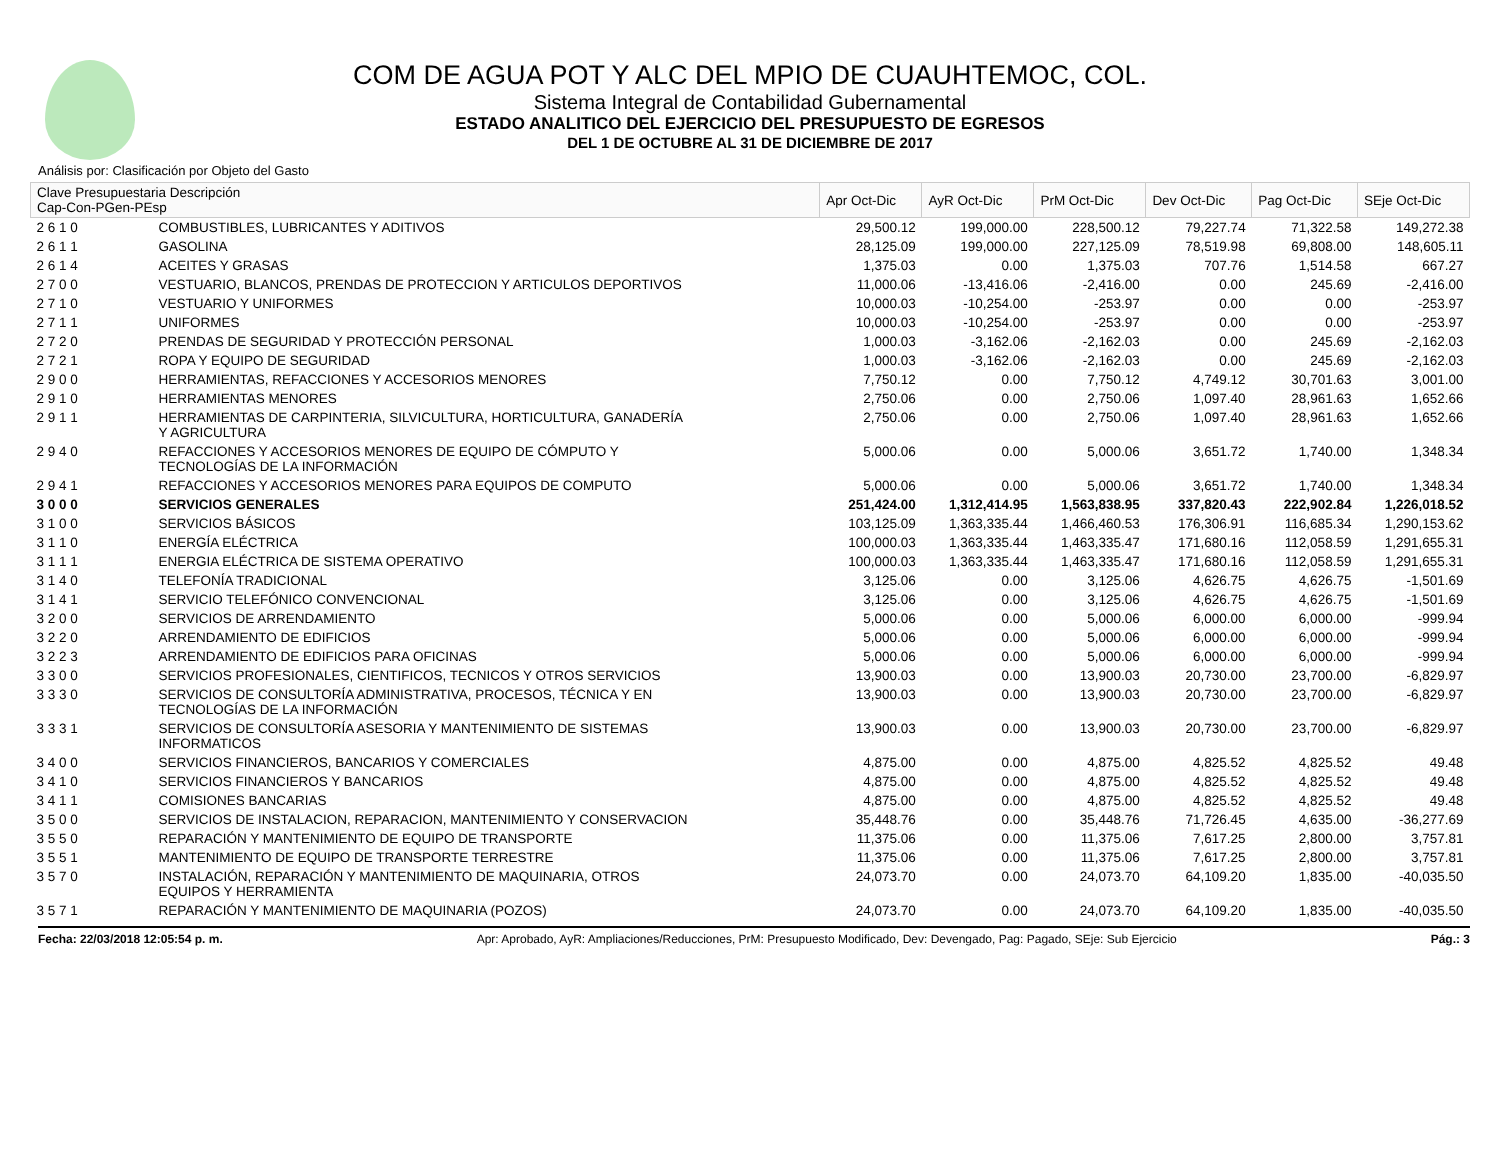COM DE AGUA POT Y ALC DEL MPIO DE CUAUHTEMOC, COL.
Sistema Integral de Contabilidad Gubernamental
ESTADO ANALITICO DEL EJERCICIO DEL PRESUPUESTO DE EGRESOS
DEL 1 DE OCTUBRE AL 31 DE DICIEMBRE DE 2017
Análisis por: Clasificación por Objeto del Gasto
| Clave Presupuestaria Descripción Cap-Con-PGen-PEsp | | Apr Oct-Dic | AyR Oct-Dic | PrM Oct-Dic | Dev Oct-Dic | Pag Oct-Dic | SEje Oct-Dic |
| --- | --- | --- | --- | --- | --- | --- | --- |
| 2 6 1 0 | COMBUSTIBLES, LUBRICANTES Y ADITIVOS | 29,500.12 | 199,000.00 | 228,500.12 | 79,227.74 | 71,322.58 | 149,272.38 |
| 2 6 1 1 | GASOLINA | 28,125.09 | 199,000.00 | 227,125.09 | 78,519.98 | 69,808.00 | 148,605.11 |
| 2 6 1 4 | ACEITES Y GRASAS | 1,375.03 | 0.00 | 1,375.03 | 707.76 | 1,514.58 | 667.27 |
| 2 7 0 0 | VESTUARIO, BLANCOS, PRENDAS DE PROTECCION Y ARTICULOS DEPORTIVOS | 11,000.06 | -13,416.06 | -2,416.00 | 0.00 | 245.69 | -2,416.00 |
| 2 7 1 0 | VESTUARIO Y UNIFORMES | 10,000.03 | -10,254.00 | -253.97 | 0.00 | 0.00 | -253.97 |
| 2 7 1 1 | UNIFORMES | 10,000.03 | -10,254.00 | -253.97 | 0.00 | 0.00 | -253.97 |
| 2 7 2 0 | PRENDAS DE SEGURIDAD Y PROTECCIÓN PERSONAL | 1,000.03 | -3,162.06 | -2,162.03 | 0.00 | 245.69 | -2,162.03 |
| 2 7 2 1 | ROPA Y EQUIPO DE SEGURIDAD | 1,000.03 | -3,162.06 | -2,162.03 | 0.00 | 245.69 | -2,162.03 |
| 2 9 0 0 | HERRAMIENTAS, REFACCIONES Y ACCESORIOS MENORES | 7,750.12 | 0.00 | 7,750.12 | 4,749.12 | 30,701.63 | 3,001.00 |
| 2 9 1 0 | HERRAMIENTAS MENORES | 2,750.06 | 0.00 | 2,750.06 | 1,097.40 | 28,961.63 | 1,652.66 |
| 2 9 1 1 | HERRAMIENTAS DE CARPINTERIA, SILVICULTURA, HORTICULTURA, GANADERÍA Y AGRICULTURA | 2,750.06 | 0.00 | 2,750.06 | 1,097.40 | 28,961.63 | 1,652.66 |
| 2 9 4 0 | REFACCIONES Y ACCESORIOS MENORES DE EQUIPO DE CÓMPUTO Y TECNOLOGÍAS DE LA INFORMACIÓN | 5,000.06 | 0.00 | 5,000.06 | 3,651.72 | 1,740.00 | 1,348.34 |
| 2 9 4 1 | REFACCIONES Y ACCESORIOS MENORES PARA EQUIPOS DE COMPUTO | 5,000.06 | 0.00 | 5,000.06 | 3,651.72 | 1,740.00 | 1,348.34 |
| 3 0 0 0 | SERVICIOS GENERALES | 251,424.00 | 1,312,414.95 | 1,563,838.95 | 337,820.43 | 222,902.84 | 1,226,018.52 |
| 3 1 0 0 | SERVICIOS BÁSICOS | 103,125.09 | 1,363,335.44 | 1,466,460.53 | 176,306.91 | 116,685.34 | 1,290,153.62 |
| 3 1 1 0 | ENERGÍA ELÉCTRICA | 100,000.03 | 1,363,335.44 | 1,463,335.47 | 171,680.16 | 112,058.59 | 1,291,655.31 |
| 3 1 1 1 | ENERGIA ELÉCTRICA DE SISTEMA OPERATIVO | 100,000.03 | 1,363,335.44 | 1,463,335.47 | 171,680.16 | 112,058.59 | 1,291,655.31 |
| 3 1 4 0 | TELEFONÍA TRADICIONAL | 3,125.06 | 0.00 | 3,125.06 | 4,626.75 | 4,626.75 | -1,501.69 |
| 3 1 4 1 | SERVICIO TELEFÓNICO CONVENCIONAL | 3,125.06 | 0.00 | 3,125.06 | 4,626.75 | 4,626.75 | -1,501.69 |
| 3 2 0 0 | SERVICIOS DE ARRENDAMIENTO | 5,000.06 | 0.00 | 5,000.06 | 6,000.00 | 6,000.00 | -999.94 |
| 3 2 2 0 | ARRENDAMIENTO DE EDIFICIOS | 5,000.06 | 0.00 | 5,000.06 | 6,000.00 | 6,000.00 | -999.94 |
| 3 2 2 3 | ARRENDAMIENTO DE EDIFICIOS PARA OFICINAS | 5,000.06 | 0.00 | 5,000.06 | 6,000.00 | 6,000.00 | -999.94 |
| 3 3 0 0 | SERVICIOS PROFESIONALES, CIENTIFICOS, TECNICOS Y OTROS SERVICIOS | 13,900.03 | 0.00 | 13,900.03 | 20,730.00 | 23,700.00 | -6,829.97 |
| 3 3 3 0 | SERVICIOS DE CONSULTORÍA ADMINISTRATIVA, PROCESOS, TÉCNICA Y EN TECNOLOGÍAS DE LA INFORMACIÓN | 13,900.03 | 0.00 | 13,900.03 | 20,730.00 | 23,700.00 | -6,829.97 |
| 3 3 3 1 | SERVICIOS DE CONSULTORÍA ASESORIA Y MANTENIMIENTO DE SISTEMAS INFORMATICOS | 13,900.03 | 0.00 | 13,900.03 | 20,730.00 | 23,700.00 | -6,829.97 |
| 3 4 0 0 | SERVICIOS FINANCIEROS, BANCARIOS Y COMERCIALES | 4,875.00 | 0.00 | 4,875.00 | 4,825.52 | 4,825.52 | 49.48 |
| 3 4 1 0 | SERVICIOS FINANCIEROS Y BANCARIOS | 4,875.00 | 0.00 | 4,875.00 | 4,825.52 | 4,825.52 | 49.48 |
| 3 4 1 1 | COMISIONES BANCARIAS | 4,875.00 | 0.00 | 4,875.00 | 4,825.52 | 4,825.52 | 49.48 |
| 3 5 0 0 | SERVICIOS DE INSTALACION, REPARACION, MANTENIMIENTO Y CONSERVACION | 35,448.76 | 0.00 | 35,448.76 | 71,726.45 | 4,635.00 | -36,277.69 |
| 3 5 5 0 | REPARACIÓN Y MANTENIMIENTO DE EQUIPO DE TRANSPORTE | 11,375.06 | 0.00 | 11,375.06 | 7,617.25 | 2,800.00 | 3,757.81 |
| 3 5 5 1 | MANTENIMIENTO DE EQUIPO DE TRANSPORTE TERRESTRE | 11,375.06 | 0.00 | 11,375.06 | 7,617.25 | 2,800.00 | 3,757.81 |
| 3 5 7 0 | INSTALACIÓN, REPARACIÓN Y MANTENIMIENTO DE MAQUINARIA, OTROS EQUIPOS Y HERRAMIENTA | 24,073.70 | 0.00 | 24,073.70 | 64,109.20 | 1,835.00 | -40,035.50 |
| 3 5 7 1 | REPARACIÓN Y MANTENIMIENTO DE MAQUINARIA (POZOS) | 24,073.70 | 0.00 | 24,073.70 | 64,109.20 | 1,835.00 | -40,035.50 |
Fecha: 22/03/2018 12:05:54 p. m. Apr: Aprobado, AyR: Ampliaciones/Reducciones, PrM: Presupuesto Modificado, Dev: Devengado, Pag: Pagado, SEje: Sub Ejercicio Pág.: 3